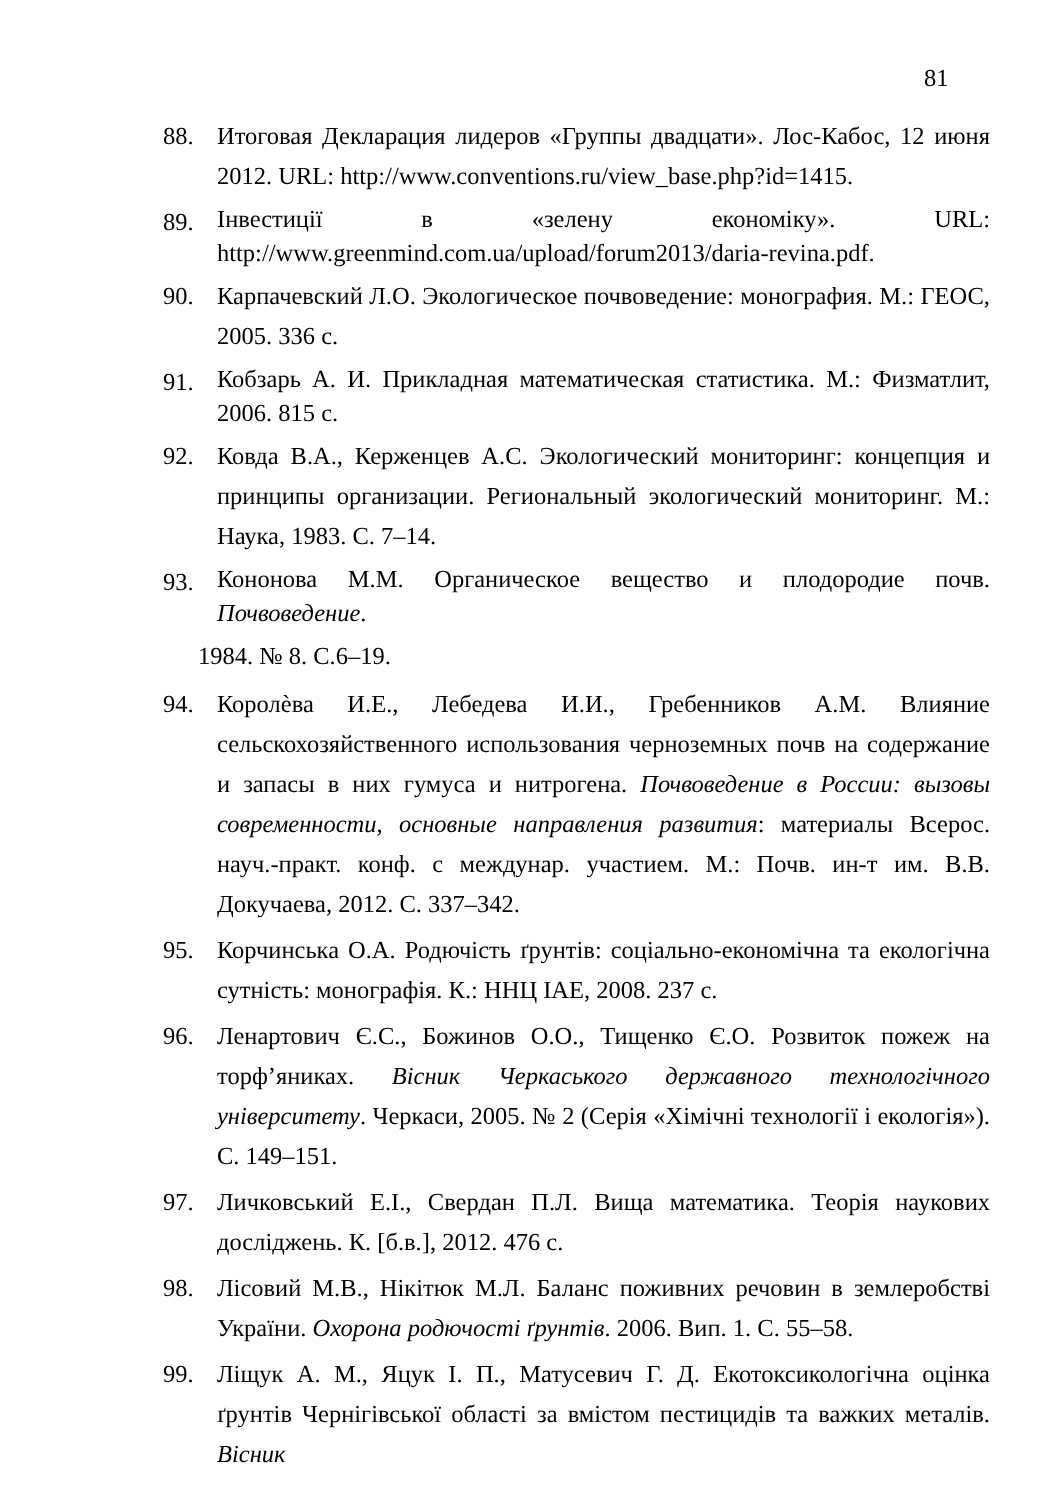81
88. Итоговая Декларация лидеров «Группы двадцати». Лос-Кабос, 12 июня 2012. URL: http://www.conventions.ru/view_base.php?id=1415.
89. Інвестиції в «зелену економіку». URL: http://www.greenmind.com.ua/upload/forum2013/daria-revina.pdf.
90. Карпачевский Л.О. Экологическое почвоведение: монография. М.: ГЕОС, 2005. 336 с.
91. Кобзарь А. И. Прикладная математическая статистика. М.: Физматлит, 2006. 815 с.
92. Ковда В.А., Керженцев А.С. Экологический мониторинг: концепция и принципы организации. Региональный экологический мониторинг. М.: Наука, 1983. С. 7–14.
93. Кононова М.М. Органическое вещество и плодородие почв. Почвоведение.
1984. № 8. С.6–19.
94. Королѐва И.Е., Лебедева И.И., Гребенников А.М. Влияние сельскохозяйственного использования черноземных почв на содержание и запасы в них гумуса и нитрогена. Почвоведение в России: вызовы современности, основные направления развития: материалы Всерос. науч.-практ. конф. с междунар. участием. М.: Почв. ин-т им. В.В. Докучаева, 2012. С. 337–342.
95. Корчинська О.А. Родючість ґрунтів: соціально-економічна та екологічна сутність: монографія. К.: ННЦ ІАЕ, 2008. 237 с.
96. Ленартович Є.С., Божинов О.О., Тищенко Є.О. Розвиток пожеж на торф’яниках. Вісник Черкаського державного технологічного університету. Черкаси, 2005. № 2 (Серія «Хімічні технології і екологія»). С. 149–151.
97. Личковський Е.І., Свердан П.Л. Вища математика. Теорія наукових досліджень. К. [б.в.], 2012. 476 с.
98. Лісовий М.В., Нікітюк М.Л. Баланс поживних речовин в землеробстві України. Охорона родючості ґрунтів. 2006. Вип. 1. С. 55–58.
99. Ліщук А. М., Яцук І. П., Матусевич Г. Д. Екотоксикологічна оцінка ґрунтів Чернігівської області за вмістом пестицидів та важких металів. Вісник